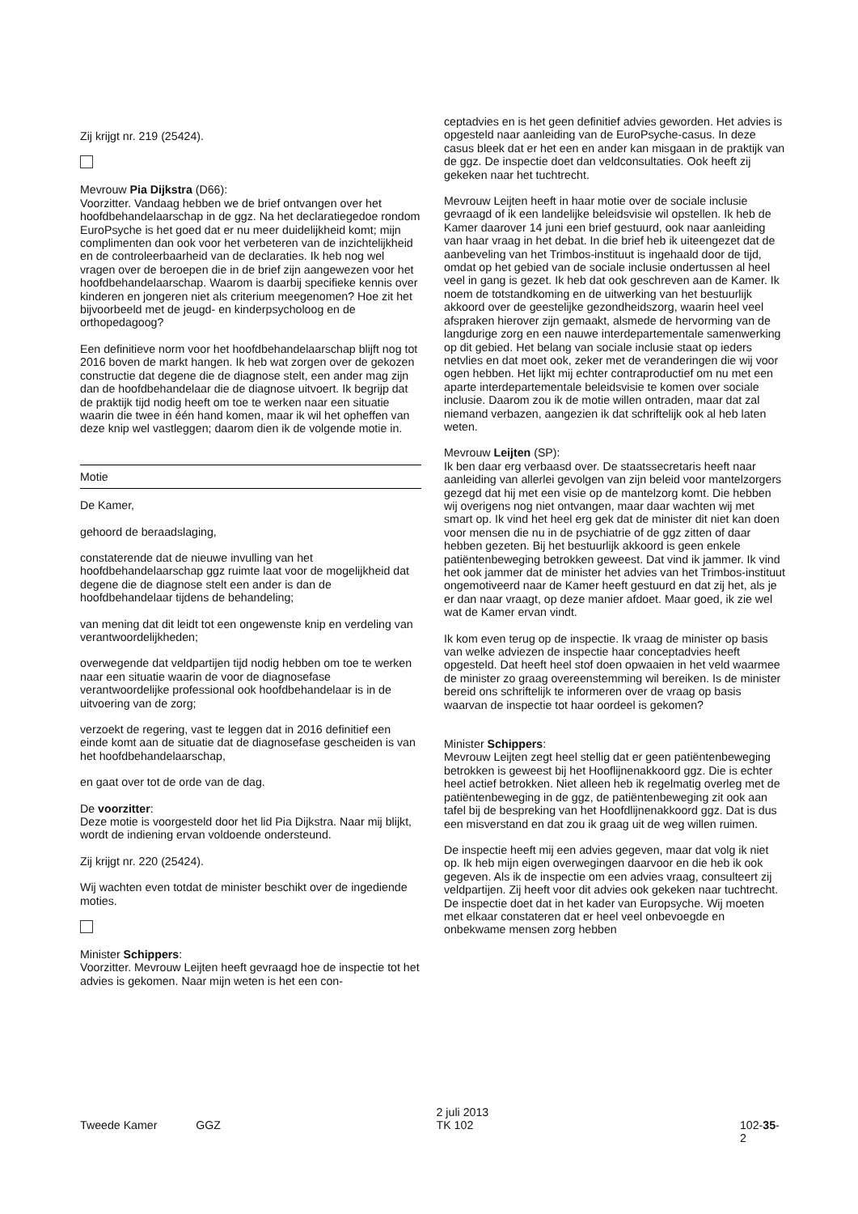Zij krijgt nr. 219 (25424).
Mevrouw Pia Dijkstra (D66):
Voorzitter. Vandaag hebben we de brief ontvangen over het hoofdbehandelaarschap in de ggz. Na het declaratiegedoe rondom EuroPsyche is het goed dat er nu meer duidelijkheid komt; mijn complimenten dan ook voor het verbeteren van de inzichtelijkheid en de controleerbaarheid van de declaraties. Ik heb nog wel vragen over de beroepen die in de brief zijn aangewezen voor het hoofdbehandelaarschap. Waarom is daarbij specifieke kennis over kinderen en jongeren niet als criterium meegenomen? Hoe zit het bijvoorbeeld met de jeugd- en kinderpsycholoog en de orthopedagoog?
Een definitieve norm voor het hoofdbehandelaarschap blijft nog tot 2016 boven de markt hangen. Ik heb wat zorgen over de gekozen constructie dat degene die de diagnose stelt, een ander mag zijn dan de hoofdbehandelaar die de diagnose uitvoert. Ik begrijp dat de praktijk tijd nodig heeft om toe te werken naar een situatie waarin die twee in één hand komen, maar ik wil het opheffen van deze knip wel vastleggen; daarom dien ik de volgende motie in.
Motie
De Kamer,
gehoord de beraadslaging,
constaterende dat de nieuwe invulling van het hoofdbehandelaarschap ggz ruimte laat voor de mogelijkheid dat degene die de diagnose stelt een ander is dan de hoofdbehandelaar tijdens de behandeling;
van mening dat dit leidt tot een ongewenste knip en verdeling van verantwoordelijkheden;
overwegende dat veldpartijen tijd nodig hebben om toe te werken naar een situatie waarin de voor de diagnosefase verantwoordelijke professional ook hoofdbehandelaar is in de uitvoering van de zorg;
verzoekt de regering, vast te leggen dat in 2016 definitief een einde komt aan de situatie dat de diagnosefase gescheiden is van het hoofdbehandelaarschap,
en gaat over tot de orde van de dag.
De voorzitter:
Deze motie is voorgesteld door het lid Pia Dijkstra. Naar mij blijkt, wordt de indiening ervan voldoende ondersteund.
Zij krijgt nr. 220 (25424).
Wij wachten even totdat de minister beschikt over de ingediende moties.
Minister Schippers:
Voorzitter. Mevrouw Leijten heeft gevraagd hoe de inspectie tot het advies is gekomen. Naar mijn weten is het een con-
ceptadvies en is het geen definitief advies geworden. Het advies is opgesteld naar aanleiding van de EuroPsyche-casus. In deze casus bleek dat er het een en ander kan misgaan in de praktijk van de ggz. De inspectie doet dan veldconsultaties. Ook heeft zij gekeken naar het tuchtrecht.
Mevrouw Leijten heeft in haar motie over de sociale inclusie gevraagd of ik een landelijke beleidsvisie wil opstellen. Ik heb de Kamer daarover 14 juni een brief gestuurd, ook naar aanleiding van haar vraag in het debat. In die brief heb ik uiteengezet dat de aanbeveling van het Trimbos-instituut is ingehaald door de tijd, omdat op het gebied van de sociale inclusie ondertussen al heel veel in gang is gezet. Ik heb dat ook geschreven aan de Kamer. Ik noem de totstandkoming en de uitwerking van het bestuurlijk akkoord over de geestelijke gezondheidszorg, waarin heel veel afspraken hierover zijn gemaakt, alsmede de hervorming van de langdurige zorg en een nauwe interdepartementale samenwerking op dit gebied. Het belang van sociale inclusie staat op ieders netvlies en dat moet ook, zeker met de veranderingen die wij voor ogen hebben. Het lijkt mij echter contraproductief om nu met een aparte interdepartementale beleidsvisie te komen over sociale inclusie. Daarom zou ik de motie willen ontraden, maar dat zal niemand verbazen, aangezien ik dat schriftelijk ook al heb laten weten.
Mevrouw Leijten (SP):
Ik ben daar erg verbaasd over. De staatssecretaris heeft naar aanleiding van allerlei gevolgen van zijn beleid voor mantelzorgers gezegd dat hij met een visie op de mantelzorg komt. Die hebben wij overigens nog niet ontvangen, maar daar wachten wij met smart op. Ik vind het heel erg gek dat de minister dit niet kan doen voor mensen die nu in de psychiatrie of de ggz zitten of daar hebben gezeten. Bij het bestuurlijk akkoord is geen enkele patiëntenbeweging betrokken geweest. Dat vind ik jammer. Ik vind het ook jammer dat de minister het advies van het Trimbos-instituut ongemotiveerd naar de Kamer heeft gestuurd en dat zij het, als je er dan naar vraagt, op deze manier afdoet. Maar goed, ik zie wel wat de Kamer ervan vindt.
Ik kom even terug op de inspectie. Ik vraag de minister op basis van welke adviezen de inspectie haar conceptadvies heeft opgesteld. Dat heeft heel stof doen opwaaien in het veld waarmee de minister zo graag overeenstemming wil bereiken. Is de minister bereid ons schriftelijk te informeren over de vraag op basis waarvan de inspectie tot haar oordeel is gekomen?
Minister Schippers:
Mevrouw Leijten zegt heel stellig dat er geen patiëntenbeweging betrokken is geweest bij het Hooflijnenakkoord ggz. Die is echter heel actief betrokken. Niet alleen heb ik regelmatig overleg met de patiëntenbeweging in de ggz, de patiëntenbeweging zit ook aan tafel bij de bespreking van het Hoofdlijnenakkoord ggz. Dat is dus een misverstand en dat zou ik graag uit de weg willen ruimen.
De inspectie heeft mij een advies gegeven, maar dat volg ik niet op. Ik heb mijn eigen overwegingen daarvoor en die heb ik ook gegeven. Als ik de inspectie om een advies vraag, consulteert zij veldpartijen. Zij heeft voor dit advies ook gekeken naar tuchtrecht. De inspectie doet dat in het kader van Europsyche. Wij moeten met elkaar constateren dat er heel veel onbevoegde en onbekwame mensen zorg hebben
Tweede Kamer GGZ
2 juli 2013
TK 102
102-35-2